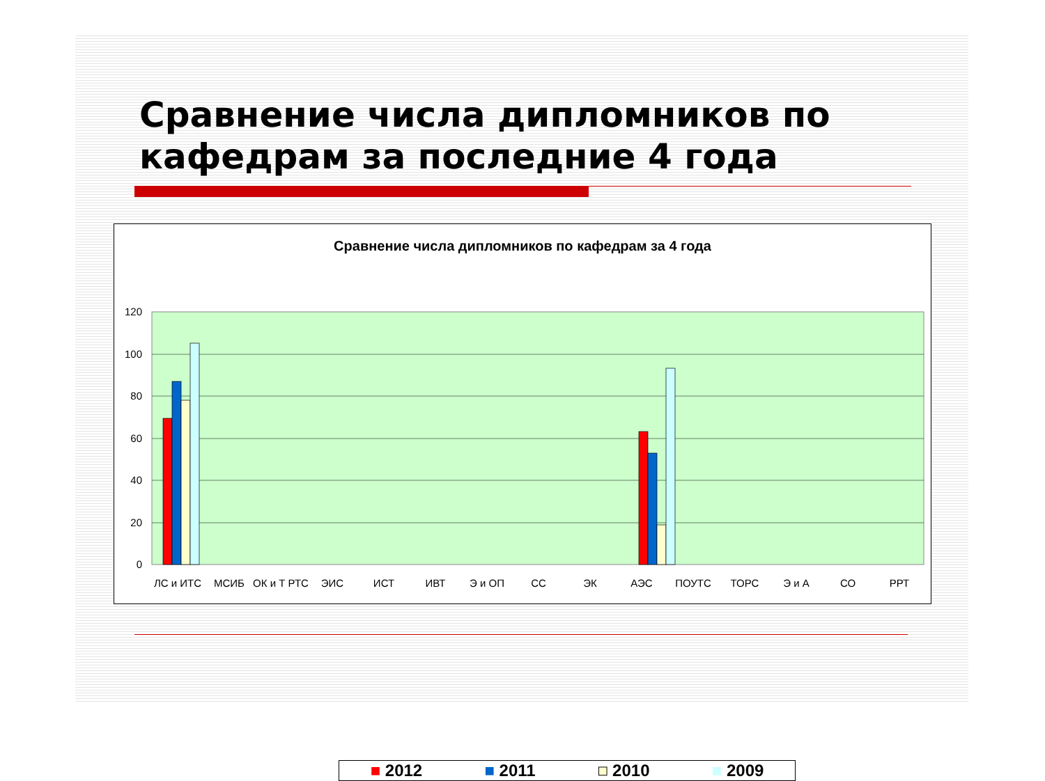Сравнение числа дипломников по кафедрам за последние 4 года
Сравнение числа дипломников по кафедрам за 4 года
120
100
80
60
40
20
0
ЛС и ИТС
МСИБ
ОК и Т РТС
ЭИС
ИСТ
ИВТ
Э и ОП
СС
ЭК
АЭС
ПОУТС
ТОРС
Э и А
СО
РРТ
■ 2012 ■ 2011 ■ 2010 ■ 2009